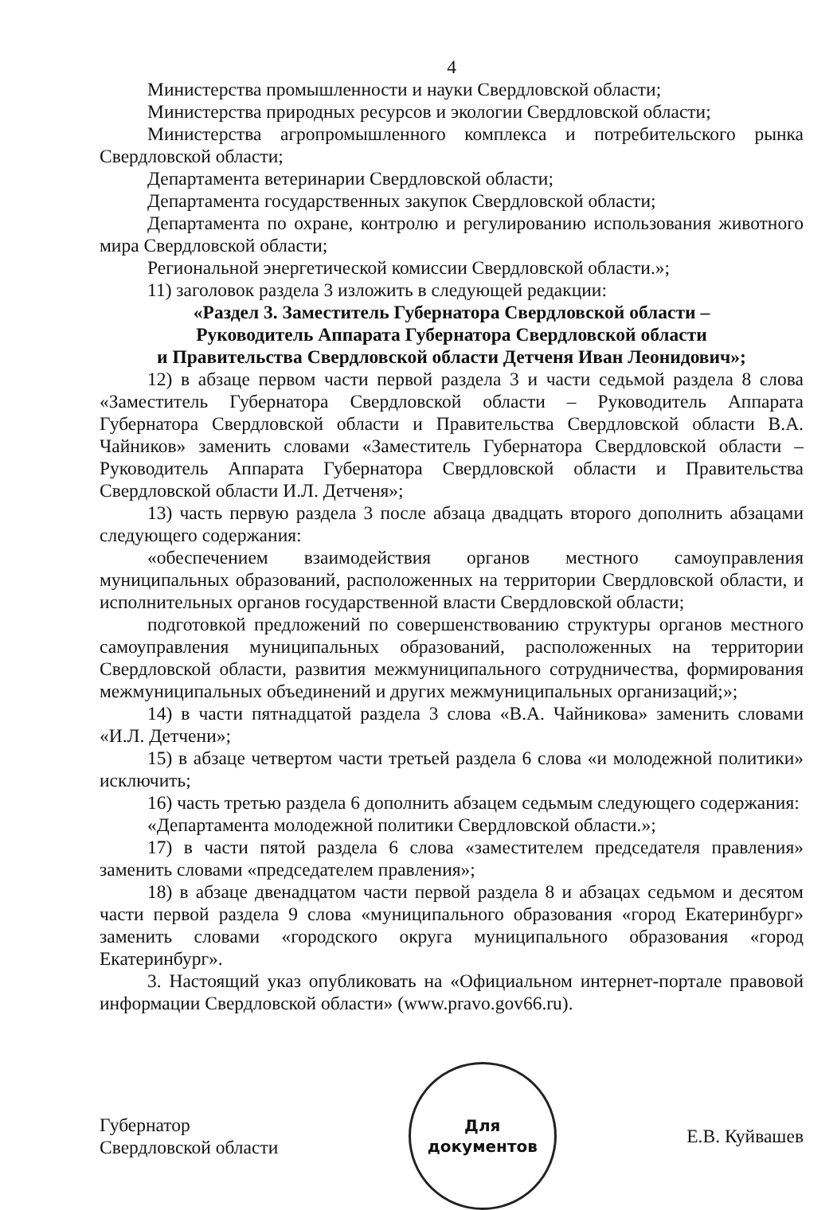4
Министерства промышленности и науки Свердловской области;
Министерства природных ресурсов и экологии Свердловской области;
Министерства агропромышленного комплекса и потребительского рынка Свердловской области;
Департамента ветеринарии Свердловской области;
Департамента государственных закупок Свердловской области;
Департамента по охране, контролю и регулированию использования животного мира Свердловской области;
Региональной энергетической комиссии Свердловской области.»;
11) заголовок раздела 3 изложить в следующей редакции:
«Раздел 3. Заместитель Губернатора Свердловской области –
Руководитель Аппарата Губернатора Свердловской области
и Правительства Свердловской области Детченя Иван Леонидович»;
12) в абзаце первом части первой раздела 3 и части седьмой раздела 8 слова «Заместитель Губернатора Свердловской области – Руководитель Аппарата Губернатора Свердловской области и Правительства Свердловской области В.А. Чайников» заменить словами «Заместитель Губернатора Свердловской области – Руководитель Аппарата Губернатора Свердловской области и Правительства Свердловской области И.Л. Детченя»;
13) часть первую раздела 3 после абзаца двадцать второго дополнить абзацами следующего содержания:
«обеспечением взаимодействия органов местного самоуправления муниципальных образований, расположенных на территории Свердловской области, и исполнительных органов государственной власти Свердловской области;
подготовкой предложений по совершенствованию структуры органов местного самоуправления муниципальных образований, расположенных на территории Свердловской области, развития межмуниципального сотрудничества, формирования межмуниципальных объединений и других межмуниципальных организаций;»;
14) в части пятнадцатой раздела 3 слова «В.А. Чайникова» заменить словами «И.Л. Детчени»;
15) в абзаце четвертом части третьей раздела 6 слова «и молодежной политики» исключить;
16) часть третью раздела 6 дополнить абзацем седьмым следующего содержания:
«Департамента молодежной политики Свердловской области.»;
17) в части пятой раздела 6 слова «заместителем председателя правления» заменить словами «председателем правления»;
18) в абзаце двенадцатом части первой раздела 8 и абзацах седьмом и десятом части первой раздела 9 слова «муниципального образования «город Екатеринбург» заменить словами «городского округа муниципального образования «город Екатеринбург».
3. Настоящий указ опубликовать на «Официальном интернет-портале правовой информации Свердловской области» (www.pravo.gov66.ru).
Губернатор
Свердловской области
Для
документов
Е.В. Куйвашев